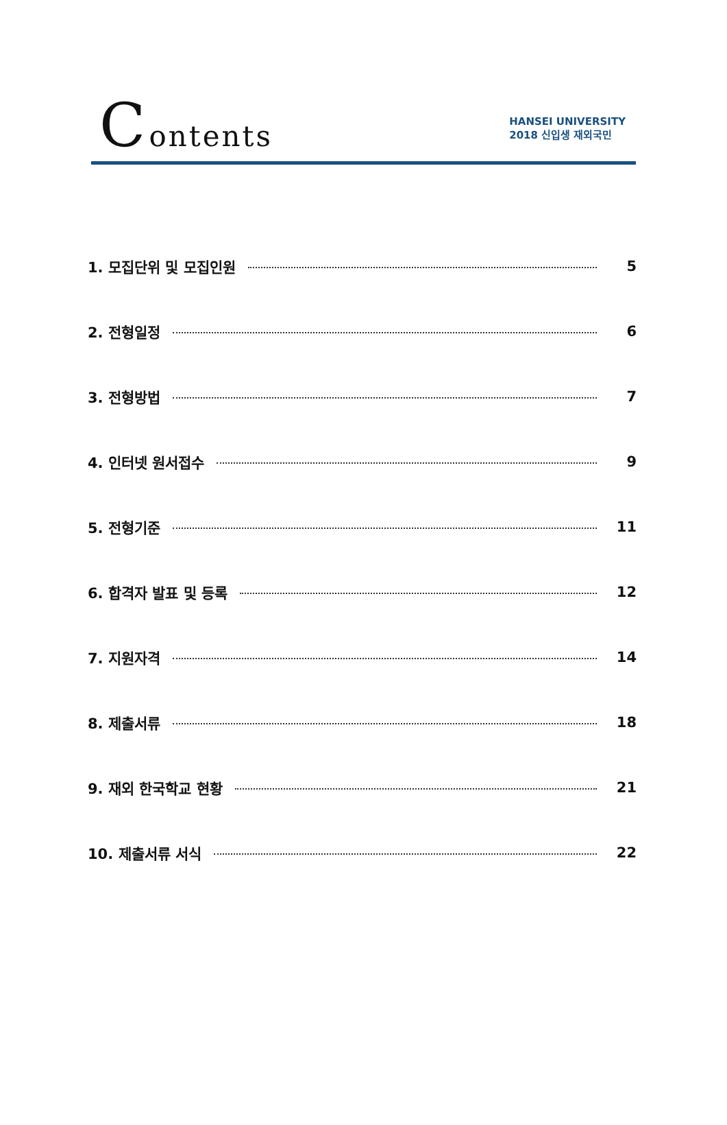C ontents
HANSEI UNIVERSITY
2018 신입생 재외국민
1. 모집단위 및 모집인원 5
2. 전형일정 6
3. 전형방법 7
4. 인터넷 원서접수 9
5. 전형기준 11
6. 합격자 발표 및 등록 12
7. 지원자격 14
8. 제출서류 18
9. 재외 한국학교 현황 21
10. 제출서류 서식 22